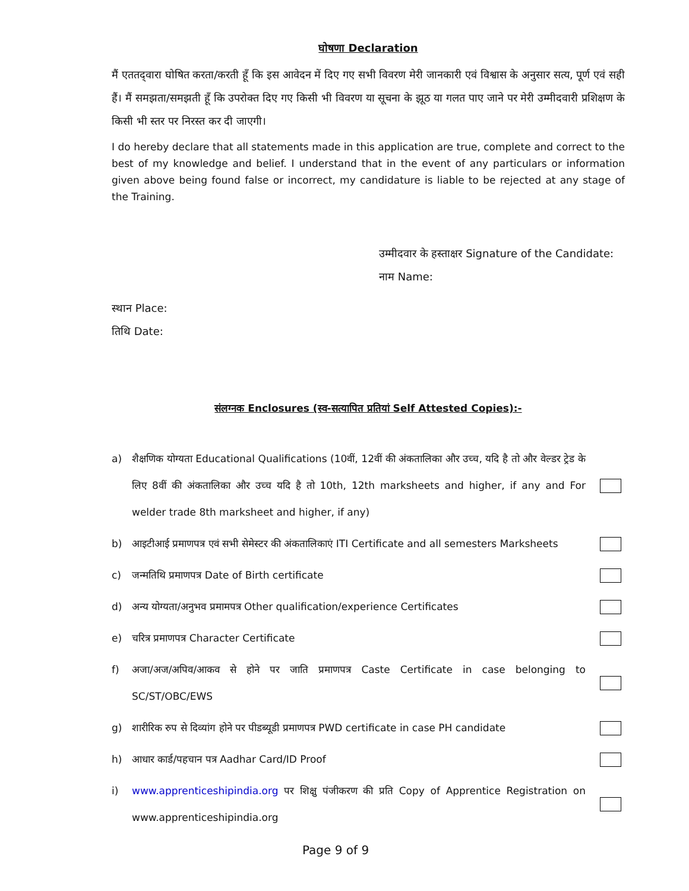घोषणा Declaration
मैं एततद्‌वारा घोषित करता/करती हूँ कि इस आवेदन में दिए गए सभी विवरण मेरी जानकारी एवं विश्वास के अनुसार सत्य, पूर्ण एवं सही हैं। मैं समझता/समझती हूँ कि उपरोक्त दिए गए किसी भी विवरण या सूचना के झूठ या गलत पाए जाने पर मेरी उम्मीदवारी प्रशिक्षण के किसी भी स्तर पर निरस्त कर दी जाएगी।
I do hereby declare that all statements made in this application are true, complete and correct to the best of my knowledge and belief. I understand that in the event of any particulars or information given above being found false or incorrect, my candidature is liable to be rejected at any stage of the Training.
उम्मीदवार के हस्ताक्षर Signature of the Candidate:
नाम Name:
स्थान Place:
तिथि Date:
संलग्नक Enclosures (स्व-सत्यापित प्रतियां Self Attested Copies):-
a) शैक्षणिक योग्यता Educational Qualifications (10वीं, 12वीं की अंकतालिका और उच्च, यदि है तो और वेल्डर ट्रेड के लिए 8वीं की अंकतालिका और उच्च यदि है तो 10th, 12th marksheets and higher, if any and For welder trade 8th marksheet and higher, if any)
b) आइटीआई प्रमाणपत्र एवं सभी सेमेस्टर की अंकतालिकाएं ITI Certificate and all semesters Marksheets
c) जन्मतिथि प्रमाणपत्र Date of Birth certificate
d) अन्य योग्यता/अनुभव प्रमामपत्र Other qualification/experience Certificates
e) चरित्र प्रमाणपत्र Character Certificate
f) अजा/अज/अपिव/आकव से होने पर जाति प्रमाणपत्र Caste Certificate in case belonging to SC/ST/OBC/EWS
g) शारीरिक रुप से दिव्यांग होने पर पीडब्यूडी प्रमाणपत्र PWD certificate in case PH candidate
h) आधार कार्ड/पहचान पत्र Aadhar Card/ID Proof
i) www.apprenticeshipindia.org पर शिक्षु पंजीकरण की प्रति Copy of Apprentice Registration on www.apprenticeshipindia.org
Page 9 of 9